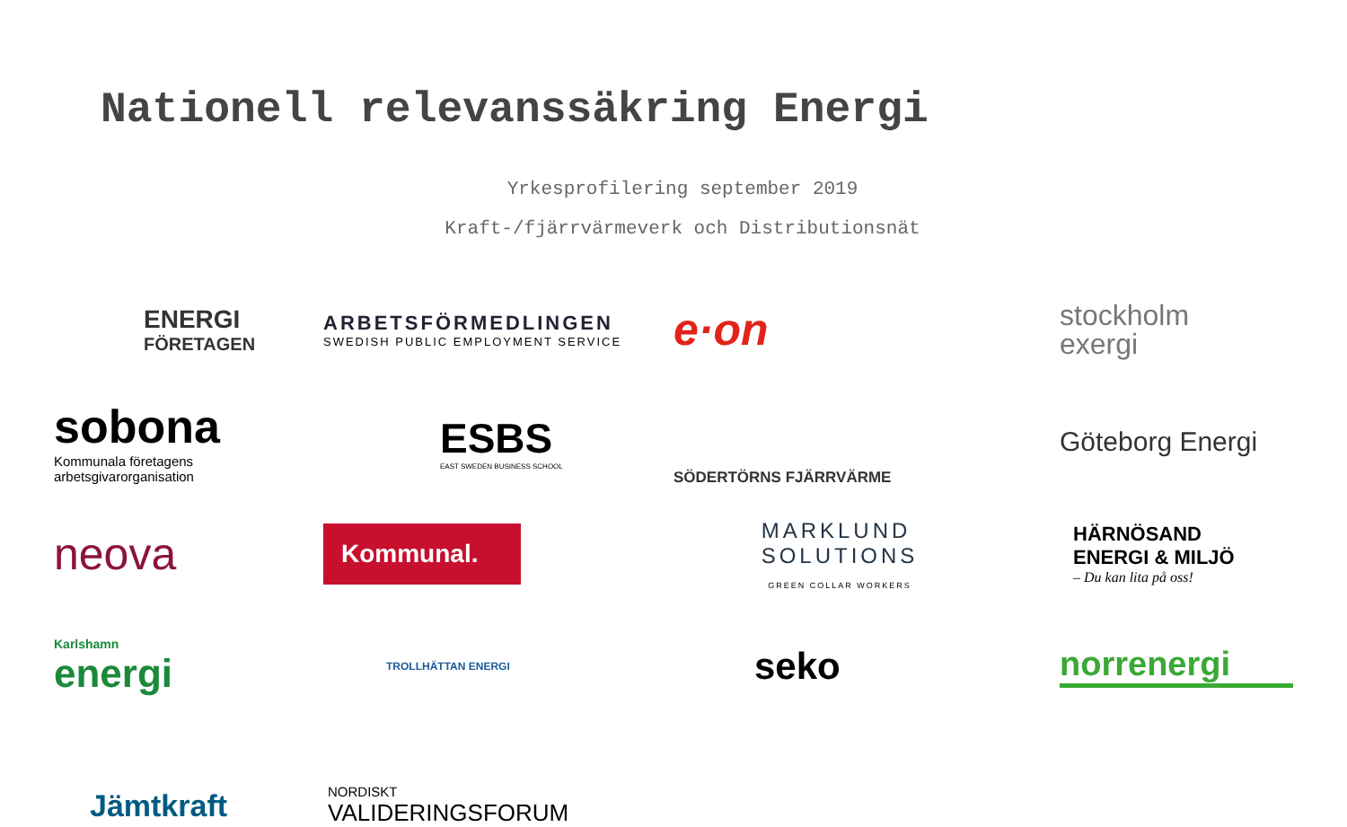Nationell relevanssäkring Energi
Yrkesprofilering september 2019
Kraft-/fjärrvärmeverk och Distributionsnät
ENERGI
FÖRETAGEN
ARBETSFÖRMEDLINGEN
SWEDISH PUBLIC EMPLOYMENT SERVICE
e·on
stockholm
exergi
sobona
Kommunala företagens arbetsgivarorganisation
ESBS
EAST SWEDEN BUSINESS SCHOOL
SÖDERTÖRNS FJÄRRVÄRME
neova
Göteborg Energi
Kommunal.
MARKLUND
SOLUTIONS
GREEN COLLAR WORKERS
Karlshamn
energi
TROLLHÄTTAN ENERGI
HÄRNÖSAND
ENERGI & MILJÖ
– Du kan lita på oss!
seko
norrenergi
Jämtkraft
NORDISKT
VALIDERINGSFORUM